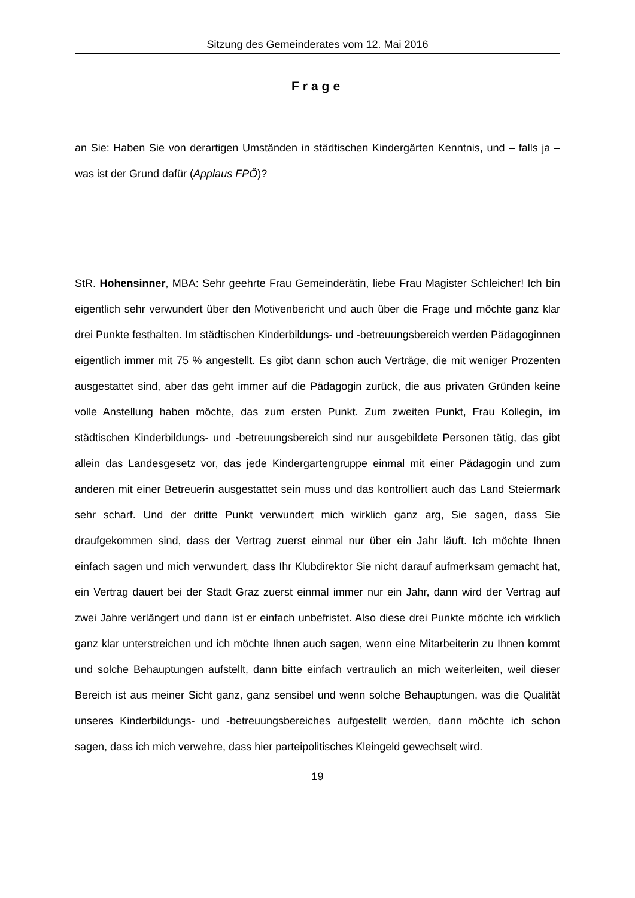Sitzung des Gemeinderates vom 12. Mai 2016
Frage
an Sie: Haben Sie von derartigen Umständen in städtischen Kindergärten Kenntnis, und – falls ja – was ist der Grund dafür (Applaus FPÖ)?
StR. Hohensinner, MBA: Sehr geehrte Frau Gemeinderätin, liebe Frau Magister Schleicher! Ich bin eigentlich sehr verwundert über den Motivenbericht und auch über die Frage und möchte ganz klar drei Punkte festhalten. Im städtischen Kinderbildungs- und -betreuungsbereich werden Pädagoginnen eigentlich immer mit 75 % angestellt. Es gibt dann schon auch Verträge, die mit weniger Prozenten ausgestattet sind, aber das geht immer auf die Pädagogin zurück, die aus privaten Gründen keine volle Anstellung haben möchte, das zum ersten Punkt. Zum zweiten Punkt, Frau Kollegin, im städtischen Kinderbildungs- und -betreuungsbereich sind nur ausgebildete Personen tätig, das gibt allein das Landesgesetz vor, das jede Kindergartengruppe einmal mit einer Pädagogin und zum anderen mit einer Betreuerin ausgestattet sein muss und das kontrolliert auch das Land Steiermark sehr scharf. Und der dritte Punkt verwundert mich wirklich ganz arg, Sie sagen, dass Sie draufgekommen sind, dass der Vertrag zuerst einmal nur über ein Jahr läuft. Ich möchte Ihnen einfach sagen und mich verwundert, dass Ihr Klubdirektor Sie nicht darauf aufmerksam gemacht hat, ein Vertrag dauert bei der Stadt Graz zuerst einmal immer nur ein Jahr, dann wird der Vertrag auf zwei Jahre verlängert und dann ist er einfach unbefristet. Also diese drei Punkte möchte ich wirklich ganz klar unterstreichen und ich möchte Ihnen auch sagen, wenn eine Mitarbeiterin zu Ihnen kommt und solche Behauptungen aufstellt, dann bitte einfach vertraulich an mich weiterleiten, weil dieser Bereich ist aus meiner Sicht ganz, ganz sensibel und wenn solche Behauptungen, was die Qualität unseres Kinderbildungs- und -betreuungsbereiches aufgestellt werden, dann möchte ich schon sagen, dass ich mich verwehre, dass hier parteipolitisches Kleingeld gewechselt wird.
19